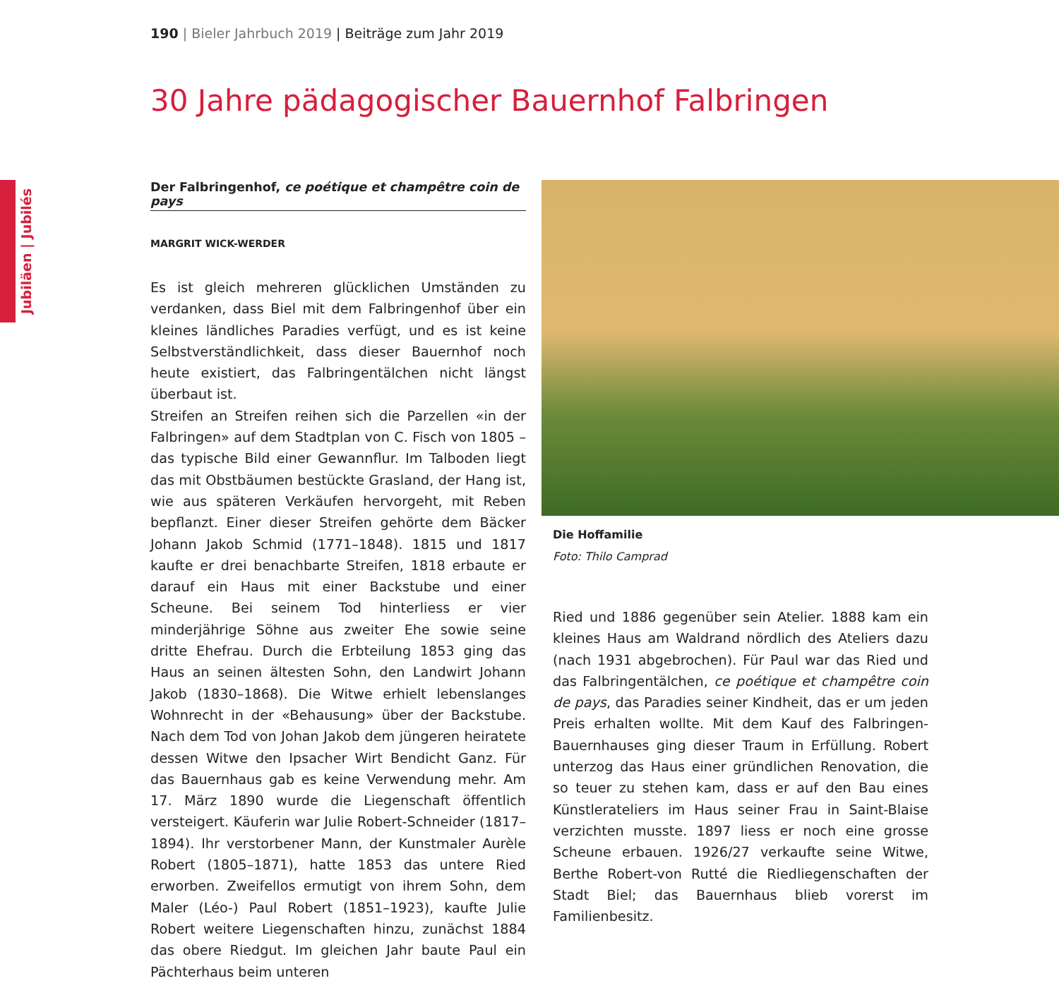190 | Bieler Jahrbuch 2019 | Beiträge zum Jahr 2019
30 Jahre pädagogischer Bauernhof Falbringen
Jubiläen | Jubilés
Der Falbringenhof, ce poétique et champêtre coin de pays
MARGRIT WICK-WERDER
Es ist gleich mehreren glücklichen Umständen zu verdanken, dass Biel mit dem Falbringenhof über ein kleines ländliches Paradies verfügt, und es ist keine Selbstverständlichkeit, dass dieser Bauernhof noch heute existiert, das Falbringentälchen nicht längst überbaut ist.
Streifen an Streifen reihen sich die Parzellen «in der Falbringen» auf dem Stadtplan von C. Fisch von 1805 – das typische Bild einer Gewannflur. Im Talboden liegt das mit Obstbäumen bestückte Grasland, der Hang ist, wie aus späteren Verkäufen hervorgeht, mit Reben bepflanzt. Einer dieser Streifen gehörte dem Bäcker Johann Jakob Schmid (1771–1848). 1815 und 1817 kaufte er drei benachbarte Streifen, 1818 erbaute er darauf ein Haus mit einer Backstube und einer Scheune. Bei seinem Tod hinterliess er vier minderjährige Söhne aus zweiter Ehe sowie seine dritte Ehefrau. Durch die Erbteilung 1853 ging das Haus an seinen ältesten Sohn, den Landwirt Johann Jakob (1830–1868). Die Witwe erhielt lebenslanges Wohnrecht in der «Behausung» über der Backstube. Nach dem Tod von Johan Jakob dem jüngeren heiratete dessen Witwe den Ipsacher Wirt Bendicht Ganz. Für das Bauernhaus gab es keine Verwendung mehr. Am 17. März 1890 wurde die Liegenschaft öffentlich versteigert. Käuferin war Julie Robert-Schneider (1817–1894). Ihr verstorbener Mann, der Kunstmaler Aurèle Robert (1805–1871), hatte 1853 das untere Ried erworben. Zweifellos ermutigt von ihrem Sohn, dem Maler (Léo-) Paul Robert (1851–1923), kaufte Julie Robert weitere Liegenschaften hinzu, zunächst 1884 das obere Riedgut. Im gleichen Jahr baute Paul ein Pächterhaus beim unteren
Die Hoffamilie
Foto: Thilo Camprad
Ried und 1886 gegenüber sein Atelier. 1888 kam ein kleines Haus am Waldrand nördlich des Ateliers dazu (nach 1931 abgebrochen). Für Paul war das Ried und das Falbringentälchen, ce poétique et champêtre coin de pays, das Paradies seiner Kindheit, das er um jeden Preis erhalten wollte. Mit dem Kauf des Falbringen-Bauernhauses ging dieser Traum in Erfüllung. Robert unterzog das Haus einer gründlichen Renovation, die so teuer zu stehen kam, dass er auf den Bau eines Künstlerateliers im Haus seiner Frau in Saint-Blaise verzichten musste. 1897 liess er noch eine grosse Scheune erbauen. 1926/27 verkaufte seine Witwe, Berthe Robert-von Rutté die Riedliegenschaften der Stadt Biel; das Bauernhaus blieb vorerst im Familienbesitz.